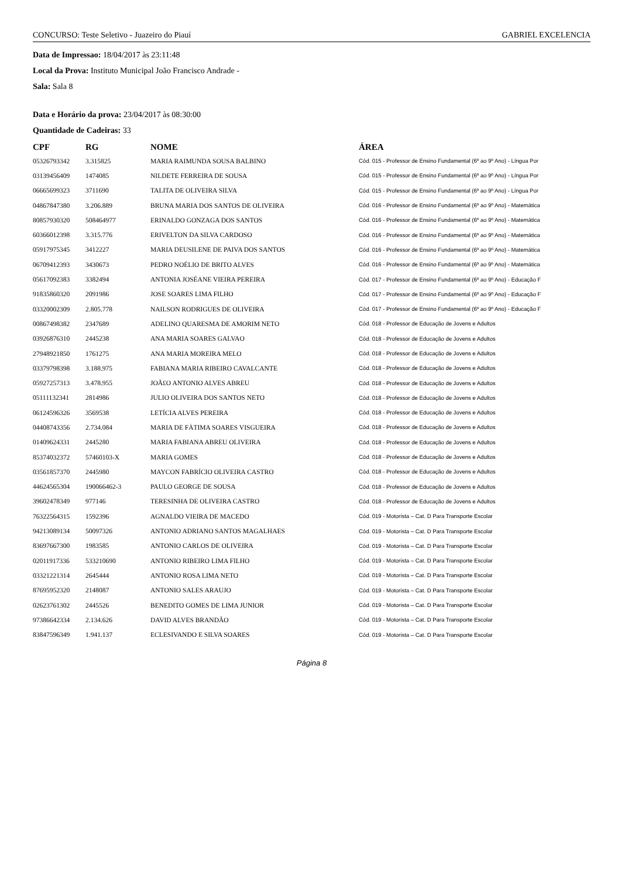CONCURSO: Teste Seletivo - Juazeiro do Piauí GABRIEL EXCELENCIA
Data de Impressao: 18/04/2017 às 23:11:48
Local da Prova: Instituto Municipal João Francisco Andrade -
Sala: Sala 8
Data e Horário da prova: 23/04/2017 às 08:30:00
Quantidade de Cadeiras: 33
| CPF | RG | NOME | ÁREA |
| --- | --- | --- | --- |
| 05326793342 | 3.315825 | MARIA RAIMUNDA SOUSA BALBINO | Cód. 015 - Professor de Ensino Fundamental (6º ao 9º Ano) - Língua Por |
| 03139456409 | 1474085 | NILDETE FERREIRA DE SOUSA | Cód. 015 - Professor de Ensino Fundamental (6º ao 9º Ano) - Língua Por |
| 06665699323 | 3711690 | TALITA DE OLIVEIRA SILVA | Cód. 015 - Professor de Ensino Fundamental (6º ao 9º Ano) - Língua Por |
| 04867847380 | 3.206.889 | BRUNA MARIA DOS SANTOS DE OLIVEIRA | Cód. 016 - Professor de Ensino Fundamental (6º ao 9º Ano) - Matemática |
| 80857930320 | 508464977 | ERINALDO GONZAGA DOS SANTOS | Cód. 016 - Professor de Ensino Fundamental (6º ao 9º Ano) - Matemática |
| 60366012398 | 3.315.776 | ERIVELTON DA SILVA CARDOSO | Cód. 016 - Professor de Ensino Fundamental (6º ao 9º Ano) - Matemática |
| 05917975345 | 3412227 | MARIA DEUSILENE DE PAIVA DOS SANTOS | Cód. 016 - Professor de Ensino Fundamental (6º ao 9º Ano) - Matemática |
| 06709412393 | 3430673 | PEDRO NOÉLIO DE BRITO ALVES | Cód. 016 - Professor de Ensino Fundamental (6º ao 9º Ano) - Matemática |
| 05617092383 | 3382494 | ANTONIA JOSÉANE VIEIRA PEREIRA | Cód. 017 - Professor de Ensino Fundamental (6º ao 9º Ano) - Educação F |
| 91835860320 | 2091986 | JOSE SOARES LIMA FILHO | Cód. 017 - Professor de Ensino Fundamental (6º ao 9º Ano) - Educação F |
| 03320002309 | 2.805.778 | NAILSON RODRIGUES DE OLIVEIRA | Cód. 017 - Professor de Ensino Fundamental (6º ao 9º Ano) - Educação F |
| 00867498382 | 2347689 | ADELINO QUARESMA DE AMORIM NETO | Cód. 018 - Professor de Educação de Jovens e Adultos |
| 03926876310 | 2445238 | ANA MARIA SOARES GALVAO | Cód. 018 - Professor de Educação de Jovens e Adultos |
| 27948921850 | 1761275 | ANA MARIA MOREIRA MELO | Cód. 018 - Professor de Educação de Jovens e Adultos |
| 03379798398 | 3.188.975 | FABIANA MARIA RIBEIRO CAVALCANTE | Cód. 018 - Professor de Educação de Jovens e Adultos |
| 05927257313 | 3.478.955 | JOÃ£O ANTONIO ALVES ABREU | Cód. 018 - Professor de Educação de Jovens e Adultos |
| 05111132341 | 2814986 | JULIO OLIVEIRA DOS SANTOS NETO | Cód. 018 - Professor de Educação de Jovens e Adultos |
| 06124596326 | 3569538 | LETÍCIA ALVES PEREIRA | Cód. 018 - Professor de Educação de Jovens e Adultos |
| 04408743356 | 2.734.084 | MARIA DE FÀTIMA SOARES VISGUEIRA | Cód. 018 - Professor de Educação de Jovens e Adultos |
| 01409624331 | 2445280 | MARIA FABIANA ABREU OLIVEIRA | Cód. 018 - Professor de Educação de Jovens e Adultos |
| 85374032372 | 57460103-X | MARIA GOMES | Cód. 018 - Professor de Educação de Jovens e Adultos |
| 03561857370 | 2445980 | MAYCON FABRÍCIO OLIVEIRA CASTRO | Cód. 018 - Professor de Educação de Jovens e Adultos |
| 44624565304 | 190066462-3 | PAULO GEORGE DE SOUSA | Cód. 018 - Professor de Educação de Jovens e Adultos |
| 39602478349 | 977146 | TERESINHA DE OLIVEIRA CASTRO | Cód. 018 - Professor de Educação de Jovens e Adultos |
| 76322564315 | 1592396 | AGNALDO VIEIRA DE MACEDO | Cód. 019 - Motorista – Cat. D Para Transporte Escolar |
| 94213089134 | 50097326 | ANTONIO ADRIANO SANTOS MAGALHAES | Cód. 019 - Motorista – Cat. D Para Transporte Escolar |
| 83697667300 | 1983585 | ANTONIO CARLOS DE OLIVEIRA | Cód. 019 - Motorista – Cat. D Para Transporte Escolar |
| 02011917336 | 533210690 | ANTONIO RIBEIRO LIMA FILHO | Cód. 019 - Motorista – Cat. D Para Transporte Escolar |
| 03321221314 | 2645444 | ANTONIO ROSA LIMA NETO | Cód. 019 - Motorista – Cat. D Para Transporte Escolar |
| 87695952320 | 2148087 | ANTONIO SALES ARAUJO | Cód. 019 - Motorista – Cat. D Para Transporte Escolar |
| 02623761302 | 2445526 | BENEDITO GOMES DE LIMA JUNIOR | Cód. 019 - Motorista – Cat. D Para Transporte Escolar |
| 97386642334 | 2.134.626 | DAVID ALVES BRANDÃO | Cód. 019 - Motorista – Cat. D Para Transporte Escolar |
| 83847596349 | 1.941.137 | ECLESIVANDO E SILVA SOARES | Cód. 019 - Motorista – Cat. D Para Transporte Escolar |
Página 8